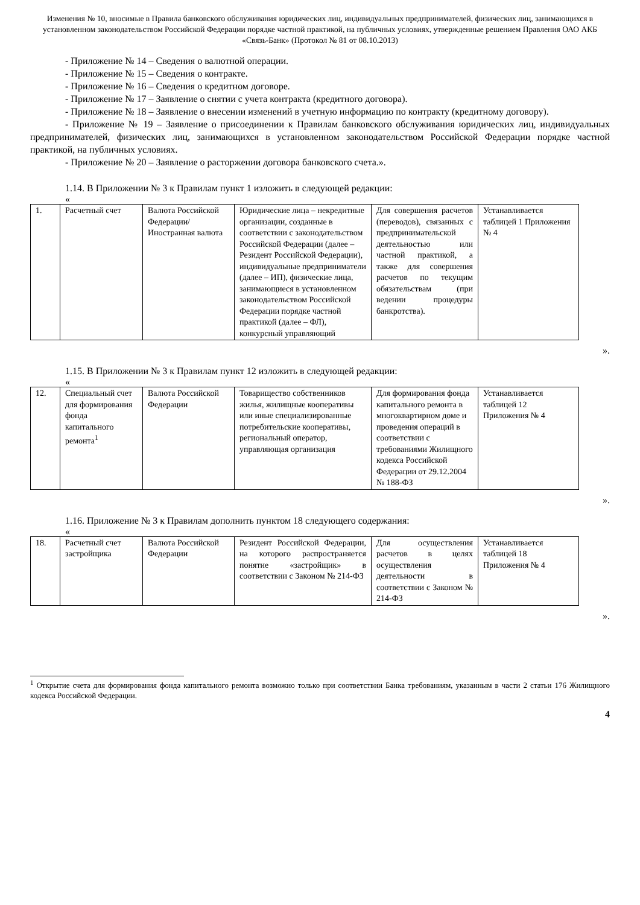Изменения № 10, вносимые в Правила банковского обслуживания юридических лиц, индивидуальных предпринимателей, физических лиц, занимающихся в установленном законодательством Российской Федерации порядке частной практикой, на публичных условиях, утвержденные решением Правления ОАО АКБ «Связь-Банк» (Протокол № 81 от 08.10.2013)
- Приложение № 14 – Сведения о валютной операции.
- Приложение № 15 – Сведения о контракте.
- Приложение № 16 – Сведения о кредитном договоре.
- Приложение № 17 – Заявление о снятии с учета контракта (кредитного договора).
- Приложение № 18 – Заявление о внесении изменений в учетную информацию по контракту (кредитному договору).
- Приложение № 19 – Заявление о присоединении к Правилам банковского обслуживания юридических лиц, индивидуальных предпринимателей, физических лиц, занимающихся в установленном законодательством Российской Федерации порядке частной практикой, на публичных условиях.
- Приложение № 20 – Заявление о расторжении договора банковского счета.».
1.14. В Приложении № 3 к Правилам пункт 1 изложить в следующей редакции:
«
| 1. | Расчетный счет | Валюта Российской Федерации/ Иностранная валюта | Юридические лица – некредитные организации, созданные в соответствии с законодательством Российской Федерации (далее – Резидент Российской Федерации), индивидуальные предприниматели (далее – ИП), физические лица, занимающиеся в установленном законодательством Российской Федерации порядке частной практикой (далее – ФЛ), конкурсный управляющий | Для совершения расчетов (переводов), связанных с предпринимательской деятельностью или частной практикой, а также для совершения расчетов по текущим обязательствам (при ведении процедуры банкротства). | Устанавливается таблицей 1 Приложения № 4 |
».
1.15. В Приложении № 3 к Правилам пункт 12 изложить в следующей редакции:
«
| 12. | Специальный счет для формирования фонда капитального ремонта<sup>1</sup> | Валюта Российской Федерации | Товарищество собственников жилья, жилищные кооперативы или иные специализированные потребительские кооперативы, региональный оператор, управляющая организация | Для формирования фонда капитального ремонта в многоквартирном доме и проведения операций в соответствии с требованиями Жилищного кодекса Российской Федерации от 29.12.2004 № 188-ФЗ | Устанавливается таблицей 12 Приложения № 4 |
».
1.16. Приложение № 3 к Правилам дополнить пунктом 18 следующего содержания:
«
| 18. | Расчетный счет застройщика | Валюта Российской Федерации | Резидент Российской Федерации, на которого распространяется понятие «застройщик» в соответствии с Законом № 214-ФЗ | Для осуществления расчетов в целях осуществления деятельности в соответствии с Законом № 214-ФЗ | Устанавливается таблицей 18 Приложения № 4 |
».
<sup>1</sup> Открытие счета для формирования фонда капитального ремонта возможно только при соответствии Банка требованиям, указанным в части 2 статьи 176 Жилищного кодекса Российской Федерации.
4